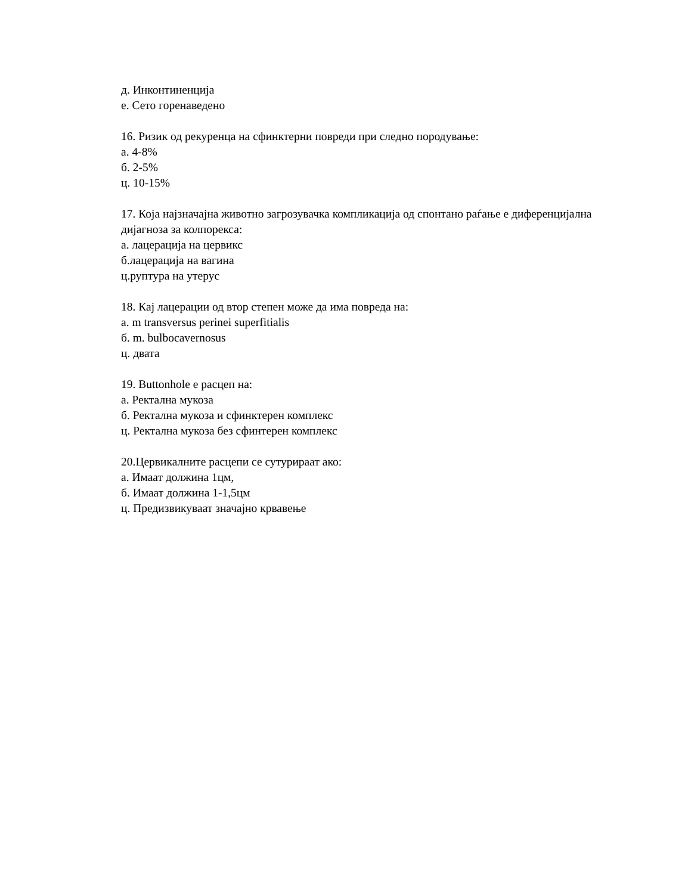д. Инконтиненција
е. Сето горенаведено
16. Ризик од рекуренца на сфинктерни повреди при следно породување:
а. 4-8%
б. 2-5%
ц. 10-15%
17. Која најзначајна животно загрозувачка компликација од спонтано раѓање е диференцијална дијагноза за колпорекса:
а. лацерација на цервикс
б.лацерација на вагина
ц.руптура на утерус
18. Кај лацерации од втор степен може да има повреда на:
а. m transversus perinei superfitialis
б. m. bulbocavernosus
ц. двата
19. Buttonhole е расцеп на:
а. Ректална мукоза
б. Ректална мукоза и сфинктерен комплекс
ц. Ректална мукоза без сфинтерен комплекс
20.Цервикалните расцепи се сутурираат ако:
а. Имаат должина 1цм,
б. Имаат должина 1-1,5цм
ц. Предизвикуваат значајно крвавење